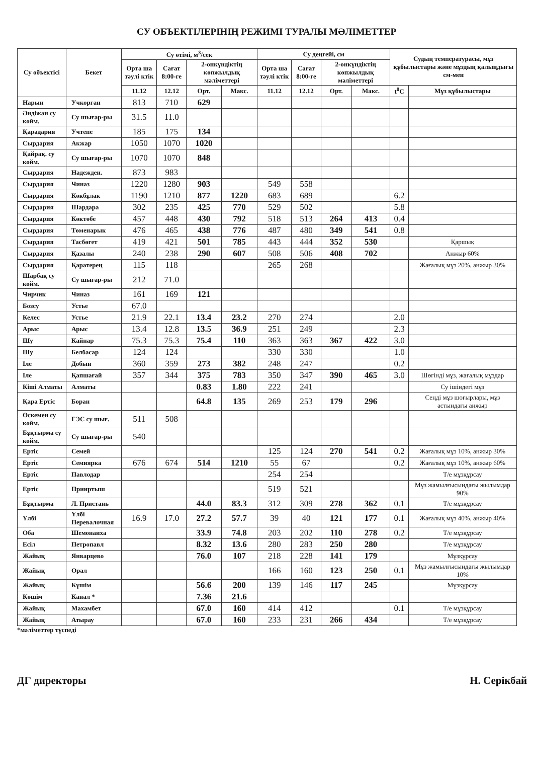СУ ОБЪЕКТІЛЕРІНІҢ РЕЖИМІ ТУРАЛЫ МӘЛІМЕТТЕР
| Су объектісі | Бекет | Су өтімі, м<sup>3</sup>/сек | | | | Су деңгейі, см | | | | Судың температурасы, мұз құбылыстары және мұздың қалыңдығы см-мен | |
| --- | --- | --- | --- | --- | --- | --- | --- | --- | --- | --- | --- |
| | | Орта ша тәулі ктік | Сағат 8:00-ге | 2-онкүндіктің көпжылдық мәліметтері | | Орта ша тәулі ктік | Сағат 8:00-ге | 2-онкүндіктің көпжылдық мәліметтері | | | |
| | | 11.12 | 12.12 | Орт. | Макс. | 11.12 | 12.12 | Орт. | Макс. | t<sup>0</sup>C | Мұз құбылыстары |
| Нарын | Учкорган | 813 | 710 | 629 | | | | | | | |
| Әндіжан су койм. | Су шығар-ры | 31.5 | 11.0 | | | | | | | | |
| Қарадария | Учтепе | 185 | 175 | 134 | | | | | | | |
| Сырдария | Акжар | 1050 | 1070 | 1020 | | | | | | | |
| Қайрақ. су койм. | Су шығар-ры | 1070 | 1070 | 848 | | | | | | | |
| Сырдария | Надежден. | 873 | 983 | | | | | | | | |
| Сырдария | Чиназ | 1220 | 1280 | 903 | | 549 | 558 | | | | |
| Сырдария | Көкбұлак | 1190 | 1210 | 877 | 1220 | 683 | 689 | | | 6.2 | |
| Сырдария | Шардара | 302 | 235 | 425 | 770 | 529 | 502 | | | 5.8 | |
| Сырдария | Көктөбе | 457 | 448 | 430 | 792 | 518 | 513 | 264 | 413 | 0.4 | |
| Сырдария | Төменарык | 476 | 465 | 438 | 776 | 487 | 480 | 349 | 541 | 0.8 | |
| Сырдария | Тасбөгет | 419 | 421 | 501 | 785 | 443 | 444 | 352 | 530 | | Қаршық |
| Сырдария | Қазалы | 240 | 238 | 290 | 607 | 508 | 506 | 408 | 702 | | Анжыр 60% |
| Сырдария | Қаратерең | 115 | 118 | | | 265 | 268 | | | | Жағалық мұз 20%, анжыр 30% |
| Шарбақ су койм. | Су шығар-ры | 212 | 71.0 | | | | | | | | |
| Чирчик | Чиназ | 161 | 169 | 121 | | | | | | | |
| Бозсу | Устье | 67.0 | | | | | | | | | |
| Келес | Устье | 21.9 | 22.1 | 13.4 | 23.2 | 270 | 274 | | | 2.0 | |
| Арыс | Арыс | 13.4 | 12.8 | 13.5 | 36.9 | 251 | 249 | | | 2.3 | |
| Шу | Кайнар | 75.3 | 75.3 | 75.4 | 110 | 363 | 363 | 367 | 422 | 3.0 | |
| Шу | Белбасар | 124 | 124 | | | 330 | 330 | | | 1.0 | |
| Іле | Добын | 360 | 359 | 273 | 382 | 248 | 247 | | | 0.2 | |
| Іле | Қапшағай | 357 | 344 | 375 | 783 | 350 | 347 | 390 | 465 | 3.0 | Шөгінді мұз, жағалық мұздар |
| Кіші Алматы | Алматы | | | 0.83 | 1.80 | 222 | 241 | | | | Су ішіндегі мұз |
| Қара Ертіс | Боран | | | 64.8 | 135 | 269 | 253 | 179 | 296 | | Сеңді мұз шоғырлары, мұз астындағы анжыр |
| Өскемен су койм. | ГЭС су шығ. | 511 | 508 | | | | | | | | |
| Бұқтырма су койм. | Су шығар-ры | 540 | | | | | | | | | |
| Ертіс | Семей | | | | | 125 | 124 | 270 | 541 | 0.2 | Жағалық мұз 10%, анжыр 30% |
| Ертіс | Семиярка | 676 | 674 | 514 | 1210 | 55 | 67 | | | 0.2 | Жағалық мұз 10%, анжыр 60% |
| Ертіс | Павлодар | | | | | 254 | 254 | | | | Т/е мұзқұрсау |
| Ертіс | Прииртыш | | | | | 519 | 521 | | | | Мұз жамылғысындағы жылымдар 90% |
| Бұқтырма | Л. Пристань | | | 44.0 | 83.3 | 312 | 309 | 278 | 362 | 0.1 | Т/е мұзқұрсау |
| Үлбі | Үлбі Перевалочная | 16.9 | 17.0 | 27.2 | 57.7 | 39 | 40 | 121 | 177 | 0.1 | Жағалық мұз 40%, анжыр 40% |
| Оба | Шемонаиха | | | 33.9 | 74.8 | 203 | 202 | 110 | 278 | 0.2 | Т/е мұзқұрсау |
| Есіл | Петропавл | | | 8.32 | 13.6 | 280 | 283 | 250 | 280 | | Т/е мұзқұрсау |
| Жайық | Январцево | | | 76.0 | 107 | 218 | 228 | 141 | 179 | | Мұзқұрсау |
| Жайық | Орал | | | | | 166 | 160 | 123 | 250 | 0.1 | Мұз жамылғысындағы жылымдар 10% |
| Жайық | Күшім | | | 56.6 | 200 | 139 | 146 | 117 | 245 | | Мұзқұрсау |
| Көшім | Канал * | | | 7.36 | 21.6 | | | | | | |
| Жайық | Махамбет | | | 67.0 | 160 | 414 | 412 | | | 0.1 | Т/е мұзқұрсау |
| Жайық | Атырау | | | 67.0 | 160 | 233 | 231 | 266 | 434 | | Т/е мұзқұрсау |
*мәліметтер түспеді
ДГ директоры Н. Серікбай